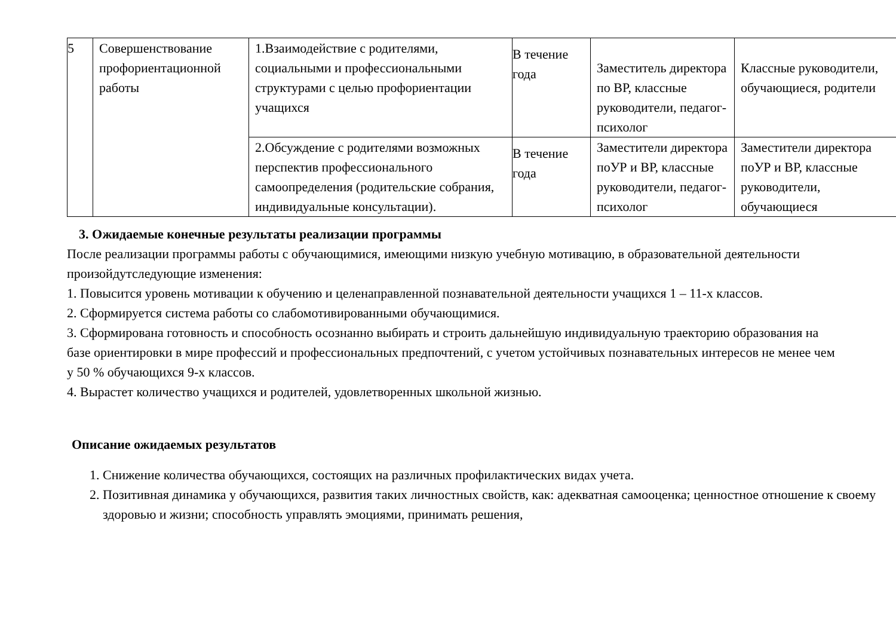| 5 | Совершенствование профориентационной работы | 1.Взаимодействие с родителями, социальными и профессиональными структурами с целью профориентации учащихся | В течение года | Заместитель директора по ВР, классные руководители, педагог-психолог | Классные руководители, обучающиеся, родители |
| | | 2.Обсуждение с родителями возможных перспектив профессионального самоопределения (родительские собрания, индивидуальные консультации). | В течение года | Заместители директора поУР и ВР, классные руководители, педагог-психолог | Заместители директора поУР и ВР, классные руководители, обучающиеся |
3. Ожидаемые конечные результаты реализации программы
После реализации программы работы с обучающимися, имеющими низкую учебную мотивацию, в образовательной деятельности произойдутследующие изменения:
1. Повысится уровень мотивации к обучению и целенаправленной познавательной деятельности учащихся 1 – 11-х классов.
2. Сформируется система работы со слабомотивированными обучающимися.
3. Сформирована готовность и способность осознанно выбирать и строить дальнейшую индивидуальную траекторию образования на базе ориентировки в мире профессий и профессиональных предпочтений, с учетом устойчивых познавательных интересов не менее чем у 50 % обучающихся 9-х классов.
4. Вырастет количество учащихся и родителей, удовлетворенных школьной жизнью.
Описание ожидаемых результатов
1. Снижение количества обучающихся, состоящих на различных профилактических видах учета.
2. Позитивная динамика у обучающихся, развития таких личностных свойств, как: адекватная самооценка; ценностное отношение к своему здоровью и жизни; способность управлять эмоциями, принимать решения,